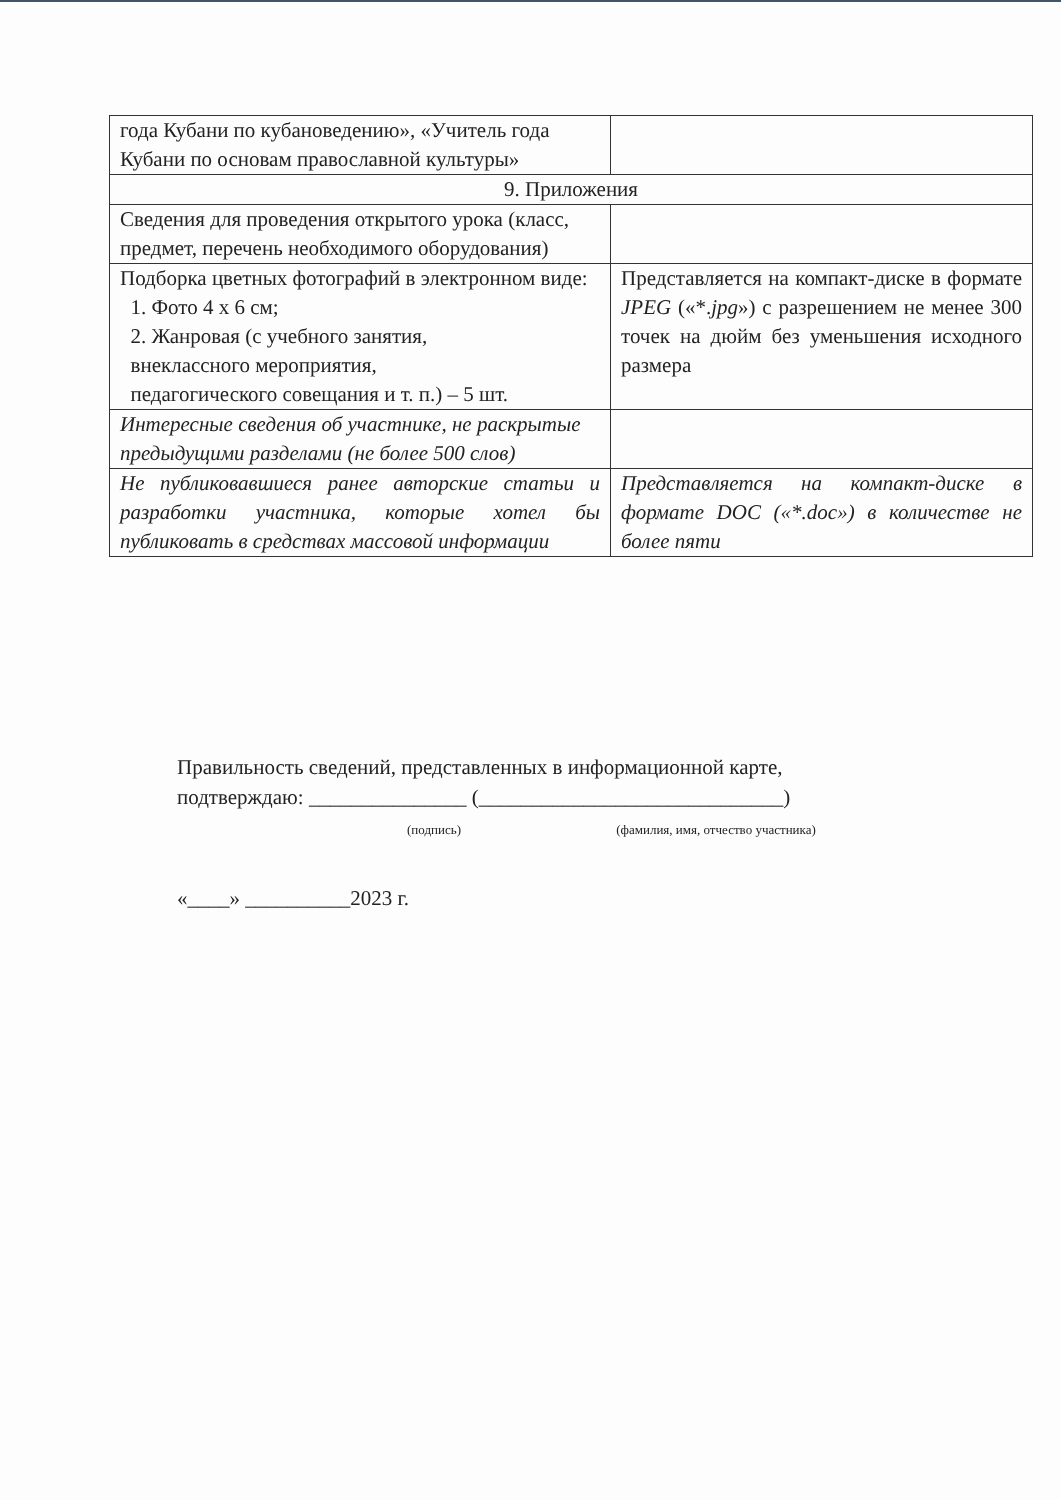| года Кубани по кубановедению», «Учитель года Кубани по основам православной культуры» | |
| 9. Приложения | |
| Сведения для проведения открытого урока (класс, предмет, перечень необходимого оборудования) | |
| Подборка цветных фотографий в электронном виде: 1. Фото 4 х 6 см; 2. Жанровая (с учебного занятия, внеклассного мероприятия, педагогического совещания и т. п.) – 5 шт. | Представляется на компакт-диске в формате JPEG («*. jpg ») с разрешением не менее 300 точек на дюйм без уменьшения исходного размера |
| Интересные сведения об участнике, не раскрытые предыдущими разделами (не более 500 слов) | |
| Не публиковавшиеся ранее авторские статьи и разработки участника, которые хотел бы публиковать в средствах массовой информации | Представляется на компакт-диске в формате DOC («*.doc») в количестве не более пяти |
Правильность сведений, представленных в информационной карте,
подтверждаю: _______________ (_____________________________)
(подпись) (фамилия, имя, отчество участника)
«____» __________2023 г.